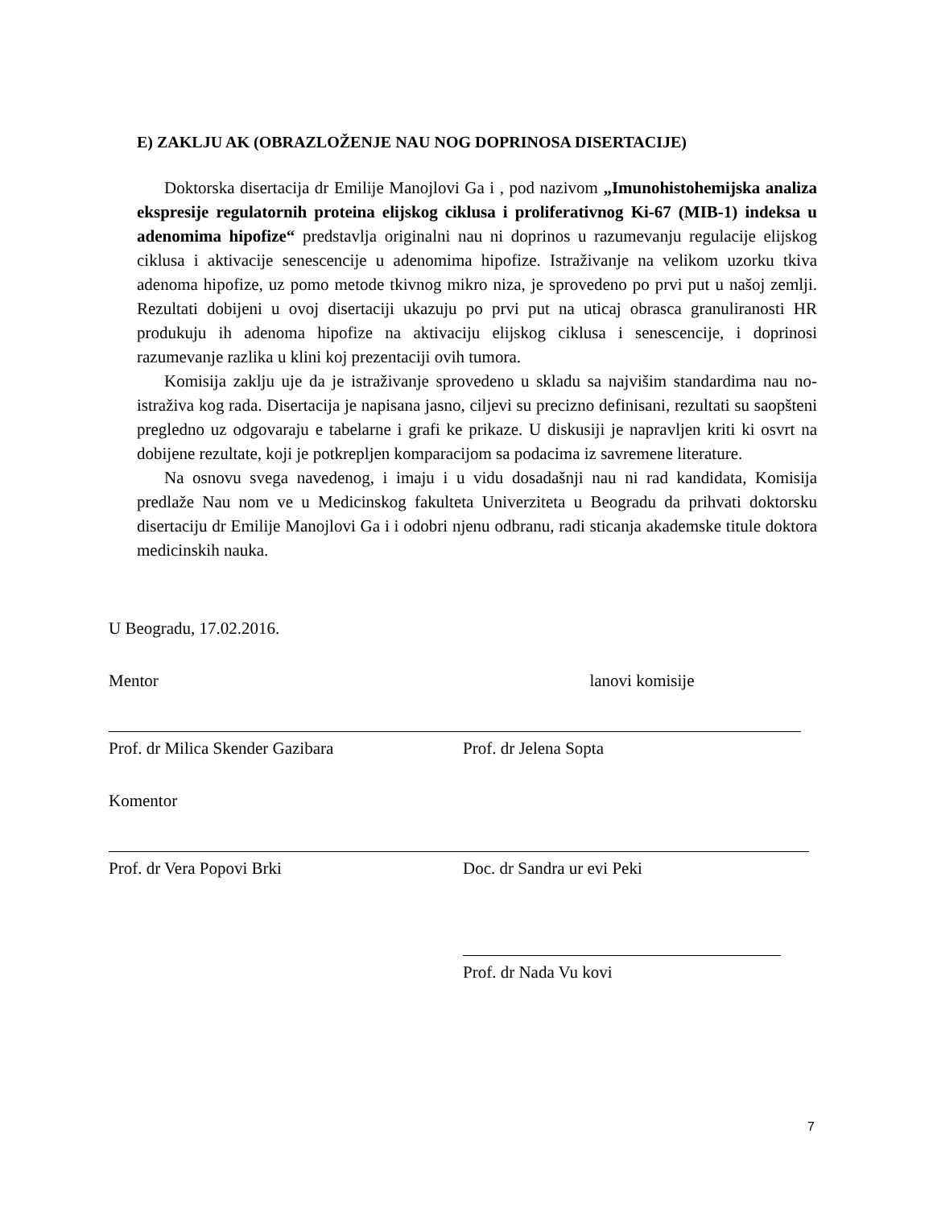E) ZAKLJU AK (OBRAZLOŽENJE NAU NOG DOPRINOSA DISERTACIJE)
Doktorska disertacija dr Emilije Manojlovi Ga i , pod nazivom „Imunohistohemijska analiza ekspresije regulatornih proteina elijskog ciklusa i proliferativnog Ki-67 (MIB-1) indeksa u adenomima hipofize“ predstavlja originalni nau ni doprinos u razumevanju regulacije elijskog ciklusa i aktivacije senescencije u adenomima hipofize. Istraživanje na velikom uzorku tkiva adenoma hipofize, uz pomo metode tkivnog mikro niza, je sprovedeno po prvi put u našoj zemlji. Rezultati dobijeni u ovoj disertaciji ukazuju po prvi put na uticaj obrasca granuliranosti HR produkuju ih adenoma hipofize na aktivaciju elijskog ciklusa i senescencije, i doprinosi razumevanje razlika u klini koj prezentaciji ovih tumora.
Komisija zaklju uje da je istraživanje sprovedeno u skladu sa najvišim standardima nau no-istraživa kog rada. Disertacija je napisana jasno, ciljevi su precizno definisani, rezultati su saopšteni pregledno uz odgovaraju e tabelarne i grafi ke prikaze. U diskusiji je napravljen kriti ki osvrt na dobijene rezultate, koji je potkrepljen komparacijom sa podacima iz savremene literature.
Na osnovu svega navedenog, i imaju i u vidu dosadašnji nau ni rad kandidata, Komisija predlaže Nau nom ve u Medicinskog fakulteta Univerziteta u Beogradu da prihvati doktorsku disertaciju dr Emilije Manojlovi Ga i i odobri njenu odbranu, radi sticanja akademske titule doktora medicinskih nauka.
U Beogradu, 17.02.2016.
Mentor lanovi komisije
Prof. dr Milica Skender Gazibara Prof. dr Jelena Sopta
Komentor
Prof. dr Vera Popovi Brki Doc. dr Sandra ur evi Peki
Prof. dr Nada Vu kovi
7